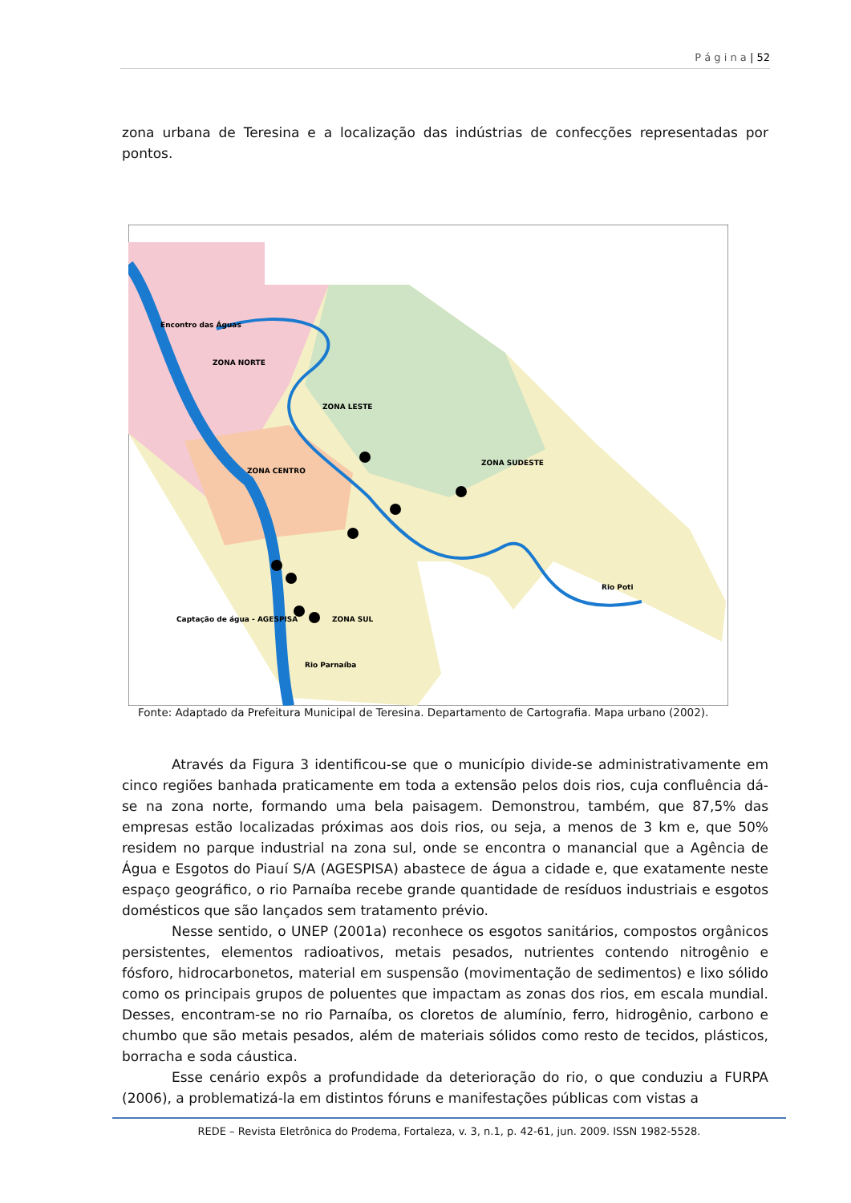P á g i n a | 52
zona urbana de Teresina e a localização das indústrias de confecções representadas por pontos.
Encontro das Águas
ZONA NORTE
ZONA LESTE
ZONA CENTRO
ZONA SUDESTE
ZONA SUL
Rio Poti
Rio Parnaíba
Captação de água - AGESPISA
Fonte: Adaptado da Prefeitura Municipal de Teresina. Departamento de Cartografia. Mapa urbano (2002).
Através da Figura 3 identificou-se que o município divide-se administrativamente em cinco regiões banhada praticamente em toda a extensão pelos dois rios, cuja confluência dá-se na zona norte, formando uma bela paisagem. Demonstrou, também, que 87,5% das empresas estão localizadas próximas aos dois rios, ou seja, a menos de 3 km e, que 50% residem no parque industrial na zona sul, onde se encontra o manancial que a Agência de Água e Esgotos do Piauí S/A (AGESPISA) abastece de água a cidade e, que exatamente neste espaço geográfico, o rio Parnaíba recebe grande quantidade de resíduos industriais e esgotos domésticos que são lançados sem tratamento prévio.
Nesse sentido, o UNEP (2001a) reconhece os esgotos sanitários, compostos orgânicos persistentes, elementos radioativos, metais pesados, nutrientes contendo nitrogênio e fósforo, hidrocarbonetos, material em suspensão (movimentação de sedimentos) e lixo sólido como os principais grupos de poluentes que impactam as zonas dos rios, em escala mundial. Desses, encontram-se no rio Parnaíba, os cloretos de alumínio, ferro, hidrogênio, carbono e chumbo que são metais pesados, além de materiais sólidos como resto de tecidos, plásticos, borracha e soda cáustica.
Esse cenário expôs a profundidade da deterioração do rio, o que conduziu a FURPA (2006), a problematizá-la em distintos fóruns e manifestações públicas com vistas a
REDE – Revista Eletrônica do Prodema, Fortaleza, v. 3, n.1, p. 42-61, jun. 2009. ISSN 1982-5528.